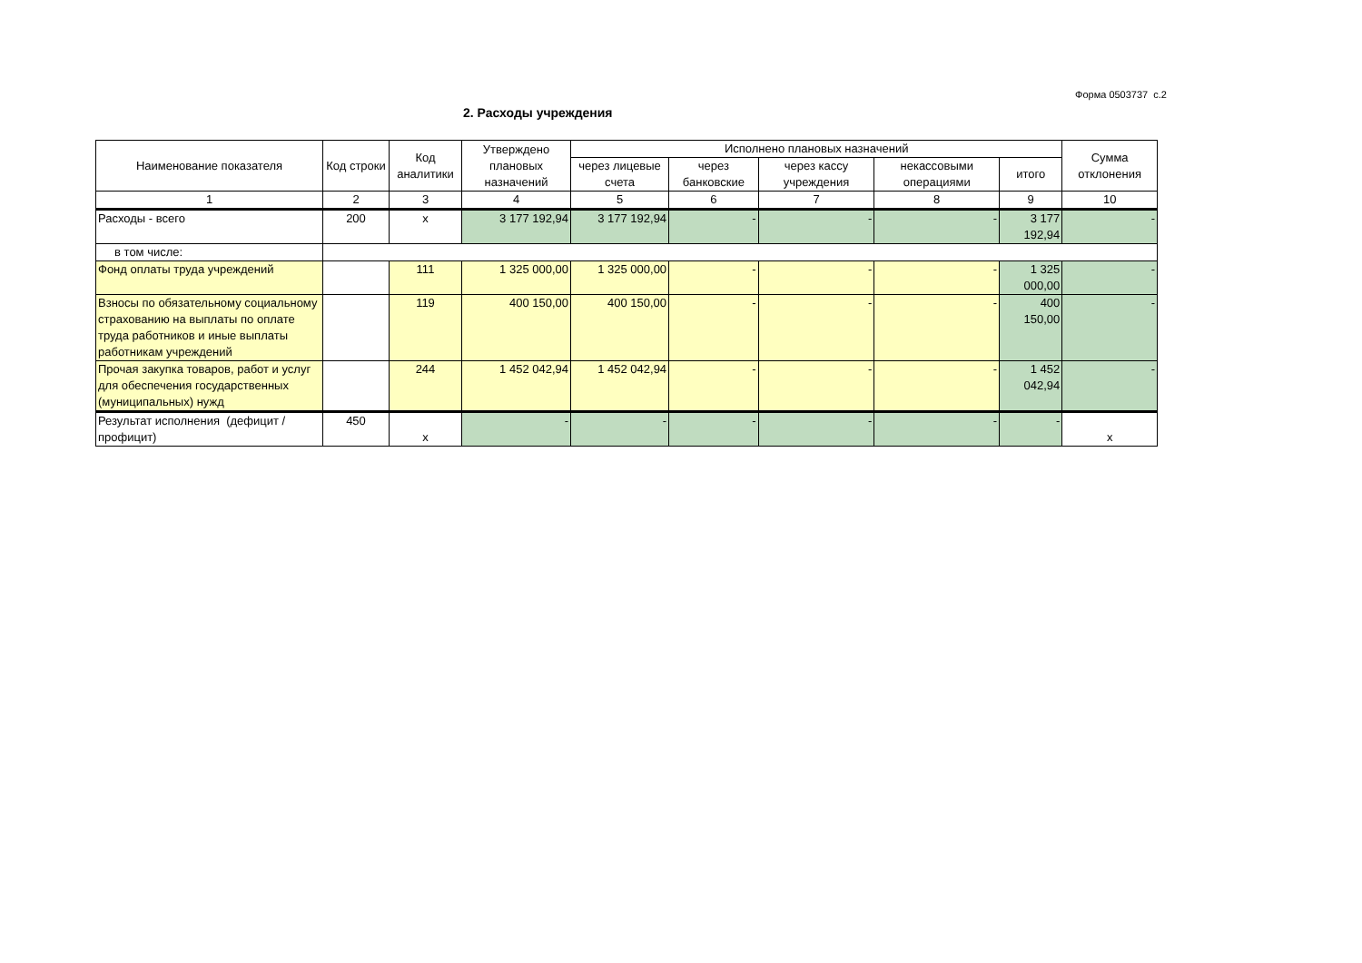Форма 0503737 с.2
2. Расходы учреждения
| Наименование показателя | Код строки | Код аналитики | Утверждено плановых назначений | Исполнено плановых назначений | | | | | Сумма отклонения |
| --- | --- | --- | --- | --- | --- | --- | --- | --- | --- |
| | | | | через лицевые счета | через банковские | через кассу учреждения | некассовыми операциями | итого | |
| 1 | 2 | 3 | 4 | 5 | 6 | 7 | 8 | 9 | 10 |
| Расходы - всего | 200 | x | 3 177 192,94 | 3 177 192,94 | - | - | - | 3 177 192,94 | - |
| в том числе: | | | | | | | | | |
| Фонд оплаты труда учреждений | | 111 | 1 325 000,00 | 1 325 000,00 | - | - | - | 1 325 000,00 | - |
| Взносы по обязательному социальному страхованию на выплаты по оплате труда работников и иные выплаты работникам учреждений | | 119 | 400 150,00 | 400 150,00 | - | - | - | 400 150,00 | - |
| Прочая закупка товаров, работ и услуг для обеспечения государственных (муниципальных) нужд | | 244 | 1 452 042,94 | 1 452 042,94 | - | - | - | 1 452 042,94 | - |
| Результат исполнения (дефицит / профицит) | 450 | x | - | - | - | - | - | - | x |